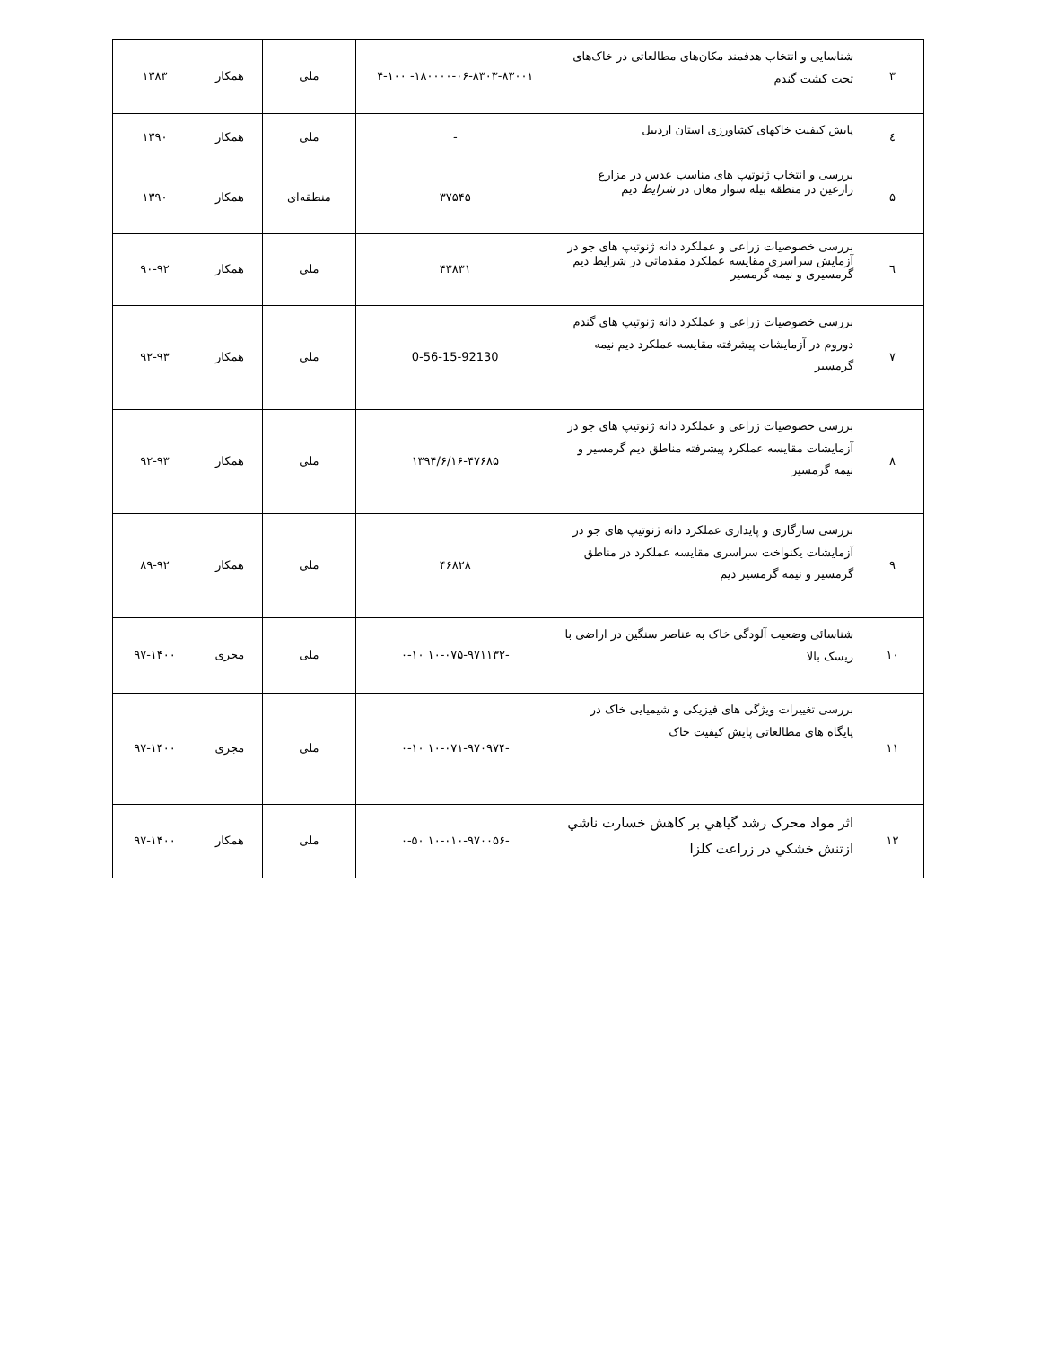| ۳ | شناسایی و انتخاب هدفمند مکان‌های مطالعاتی در خاک‌های تحت کشت گندم | ۱۸۰۰۰۰-۰۶-۸۳۰۳-۸۳۰۰۱- ۴-۱۰۰ | ملی | همکار | ۱۳۸۳ |
| ٤ | پایش کیفیت خاکهای کشاورزی استان اردبیل | - | ملی | همکار | ۱۳۹۰ |
| ۵ | بررسی و انتخاب ژنوتیپ های مناسب عدس در مزارع زارعین در منطقه بیله سوار مغان در شرایط دیم | ۳۷۵۴۵ | منطقه‌ای | همکار | ۱۳۹۰ |
| ٦ | بررسی خصوصیات زراعی و عملکرد دانه ژنوتیپ های جو در آزمایش سراسری مقایسه عملکرد مقدماتی در شرایط دیم گرمسیری و نیمه گرمسیر | ۴۳۸۳۱ | ملی | همکار | ۹۰-۹۲ |
| ۷ | بررسی خصوصیات زراعی و عملکرد دانه ژنوتیپ های گندم دوروم در آزمایشات پیشرفته مقایسه عملکرد دیم نیمه گرمسیر | 0-56-15-92130 | ملی | همکار | ۹۲-۹۳ |
| ۸ | بررسی خصوصیات زراعی و عملکرد دانه ژنوتیپ های جو در آزمایشات مقایسه عملکرد پیشرفته مناطق دیم گرمسیر و نیمه گرمسیر | ۱۳۹۴/۶/۱۶-۴۷۶۸۵ | ملی | همکار | ۹۲-۹۳ |
| ۹ | بررسی سازگاری و پایداری عملکرد دانه ژنوتیپ های جو در آزمایشات یکنواخت سراسری مقایسه عملکرد در مناطق گرمسیر و نیمه گرمسیر دیم | ۴۶۸۲۸ | ملی | همکار | ۸۹-۹۲ |
| ۱۰ | شناسائی وضعیت آلودگی خاک به عناصر سنگین در اراضی با ریسک بالا | -۱۰-۰۷۵-۹۷۱۱۳۲ ۰-۱۰ | ملی | مجری | ۹۷-۱۴۰۰ |
| ۱۱ | بررسی تغییرات ویژگی های فیزیکی و شیمیایی خاک در پایگاه های مطالعاتی پایش کیفیت خاک | -۱۰-۰۷۱-۹۷۰۹۷۴ ۰-۱۰ | ملی | مجری | ۹۷-۱۴۰۰ |
| ۱۲ | اثر مواد محرک رشد گياهي بر کاهش خسارت ناشي ازتنش خشکي در زراعت کلزا | -۱۰-۰۱۰-۹۷۰۰۵۶ ۰-۵۰ | ملی | همکار | ۹۷-۱۴۰۰ |